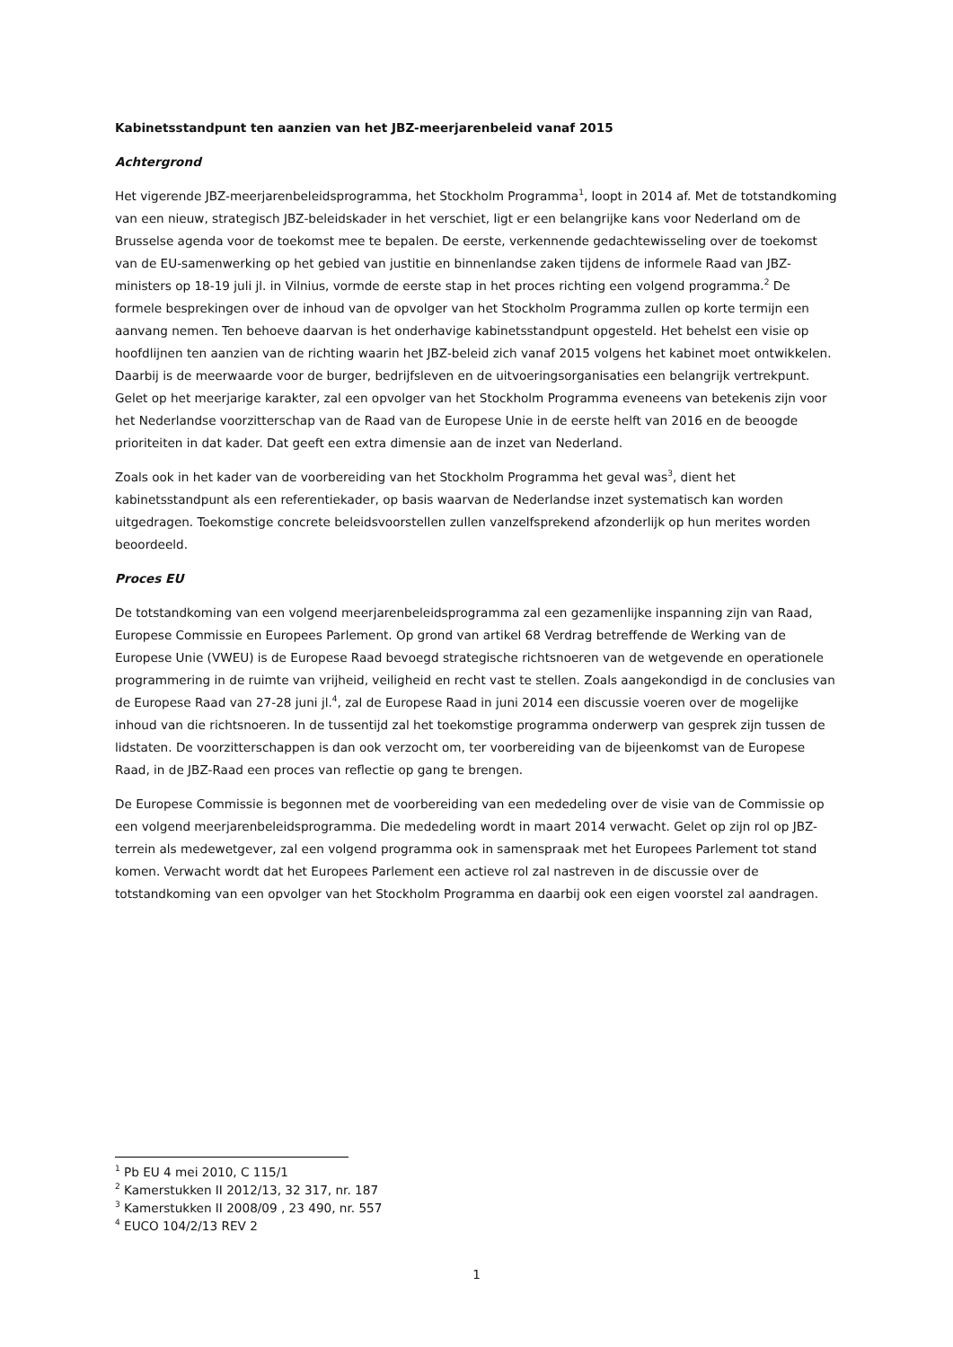Kabinetsstandpunt ten aanzien van het JBZ-meerjarenbeleid vanaf 2015
Achtergrond
Het vigerende JBZ-meerjarenbeleidsprogramma, het Stockholm Programma<sup>1</sup>, loopt in 2014 af. Met de totstandkoming van een nieuw, strategisch JBZ-beleidskader in het verschiet, ligt er een belangrijke kans voor Nederland om de Brusselse agenda voor de toekomst mee te bepalen. De eerste, verkennende gedachtewisseling over de toekomst van de EU-samenwerking op het gebied van justitie en binnenlandse zaken tijdens de informele Raad van JBZ-ministers op 18-19 juli jl. in Vilnius, vormde de eerste stap in het proces richting een volgend programma.<sup>2</sup> De formele besprekingen over de inhoud van de opvolger van het Stockholm Programma zullen op korte termijn een aanvang nemen. Ten behoeve daarvan is het onderhavige kabinetsstandpunt opgesteld. Het behelst een visie op hoofdlijnen ten aanzien van de richting waarin het JBZ-beleid zich vanaf 2015 volgens het kabinet moet ontwikkelen. Daarbij is de meerwaarde voor de burger, bedrijfsleven en de uitvoeringsorganisaties een belangrijk vertrekpunt. Gelet op het meerjarige karakter, zal een opvolger van het Stockholm Programma eveneens van betekenis zijn voor het Nederlandse voorzitterschap van de Raad van de Europese Unie in de eerste helft van 2016 en de beoogde prioriteiten in dat kader. Dat geeft een extra dimensie aan de inzet van Nederland.
Zoals ook in het kader van de voorbereiding van het Stockholm Programma het geval was<sup>3</sup>, dient het kabinetsstandpunt als een referentiekader, op basis waarvan de Nederlandse inzet systematisch kan worden uitgedragen. Toekomstige concrete beleidsvoorstellen zullen vanzelfsprekend afzonderlijk op hun merites worden beoordeeld.
Proces EU
De totstandkoming van een volgend meerjarenbeleidsprogramma zal een gezamenlijke inspanning zijn van Raad, Europese Commissie en Europees Parlement. Op grond van artikel 68 Verdrag betreffende de Werking van de Europese Unie (VWEU) is de Europese Raad bevoegd strategische richtsnoeren van de wetgevende en operationele programmering in de ruimte van vrijheid, veiligheid en recht vast te stellen. Zoals aangekondigd in de conclusies van de Europese Raad van 27-28 juni jl.<sup>4</sup>, zal de Europese Raad in juni 2014 een discussie voeren over de mogelijke inhoud van die richtsnoeren. In de tussentijd zal het toekomstige programma onderwerp van gesprek zijn tussen de lidstaten. De voorzitterschappen is dan ook verzocht om, ter voorbereiding van de bijeenkomst van de Europese Raad, in de JBZ-Raad een proces van reflectie op gang te brengen.
De Europese Commissie is begonnen met de voorbereiding van een mededeling over de visie van de Commissie op een volgend meerjarenbeleidsprogramma. Die mededeling wordt in maart 2014 verwacht. Gelet op zijn rol op JBZ-terrein als medewetgever, zal een volgend programma ook in samenspraak met het Europees Parlement tot stand komen. Verwacht wordt dat het Europees Parlement een actieve rol zal nastreven in de discussie over de totstandkoming van een opvolger van het Stockholm Programma en daarbij ook een eigen voorstel zal aandragen.
<sup>1</sup> Pb EU 4 mei 2010, C 115/1
<sup>2</sup> Kamerstukken II 2012/13, 32 317, nr. 187
<sup>3</sup> Kamerstukken II 2008/09 , 23 490, nr. 557
<sup>4</sup> EUCO 104/2/13 REV 2
1